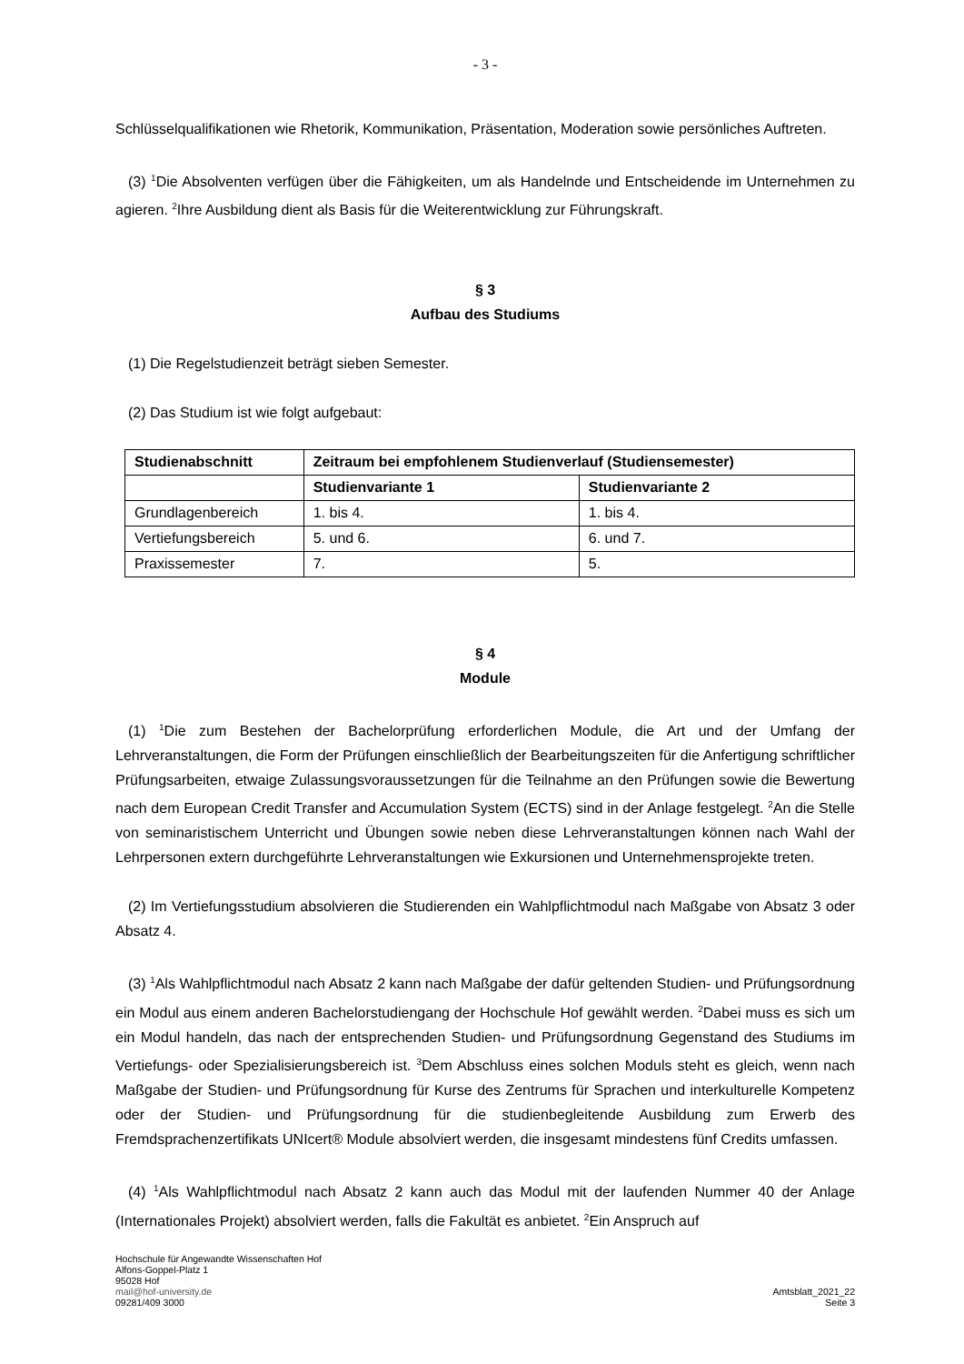- 3 -
Schlüsselqualifikationen wie Rhetorik, Kommunikation, Präsentation, Moderation sowie persönliches Auftreten.
(3) <sup>1</sup>Die Absolventen verfügen über die Fähigkeiten, um als Handelnde und Entscheidende im Unternehmen zu agieren. <sup>2</sup>Ihre Ausbildung dient als Basis für die Weiterentwicklung zur Führungskraft.
§ 3
Aufbau des Studiums
(1) Die Regelstudienzeit beträgt sieben Semester.
(2) Das Studium ist wie folgt aufgebaut:
| Studienabschnitt | Zeitraum bei empfohlenem Studienverlauf (Studiensemester) | |
| --- | --- | --- |
| | Studienvariante 1 | Studienvariante 2 |
| Grundlagenbereich | 1. bis 4. | 1. bis 4. |
| Vertiefungsbereich | 5. und 6. | 6. und 7. |
| Praxissemester | 7. | 5. |
§ 4
Module
(1) <sup>1</sup>Die zum Bestehen der Bachelorprüfung erforderlichen Module, die Art und der Umfang der Lehrveranstaltungen, die Form der Prüfungen einschließlich der Bearbeitungszeiten für die Anfertigung schriftlicher Prüfungsarbeiten, etwaige Zulassungsvoraussetzungen für die Teilnahme an den Prüfungen sowie die Bewertung nach dem European Credit Transfer and Accumulation System (ECTS) sind in der Anlage festgelegt. <sup>2</sup>An die Stelle von seminaristischem Unterricht und Übungen sowie neben diese Lehrveranstaltungen können nach Wahl der Lehrpersonen extern durchgeführte Lehrveranstaltungen wie Exkursionen und Unternehmensprojekte treten.
(2) Im Vertiefungsstudium absolvieren die Studierenden ein Wahlpflichtmodul nach Maßgabe von Absatz 3 oder Absatz 4.
(3) <sup>1</sup>Als Wahlpflichtmodul nach Absatz 2 kann nach Maßgabe der dafür geltenden Studien- und Prüfungsordnung ein Modul aus einem anderen Bachelorstudiengang der Hochschule Hof gewählt werden. <sup>2</sup>Dabei muss es sich um ein Modul handeln, das nach der entsprechenden Studien- und Prüfungsordnung Gegenstand des Studiums im Vertiefungs- oder Spezialisierungsbereich ist. <sup>3</sup>Dem Abschluss eines solchen Moduls steht es gleich, wenn nach Maßgabe der Studien- und Prüfungsordnung für Kurse des Zentrums für Sprachen und interkulturelle Kompetenz oder der Studien- und Prüfungsordnung für die studienbegleitende Ausbildung zum Erwerb des Fremdsprachenzertifikats UNIcert® Module absolviert werden, die insgesamt mindestens fünf Credits umfassen.
(4) <sup>1</sup>Als Wahlpflichtmodul nach Absatz 2 kann auch das Modul mit der laufenden Nummer 40 der Anlage (Internationales Projekt) absolviert werden, falls die Fakultät es anbietet. <sup>2</sup>Ein Anspruch auf
Hochschule für Angewandte Wissenschaften Hof
Alfons-Goppel-Platz 1
95028 Hof
mail@hof-university.de
09281/409 3000
Amtsblatt_2021_22
Seite 3